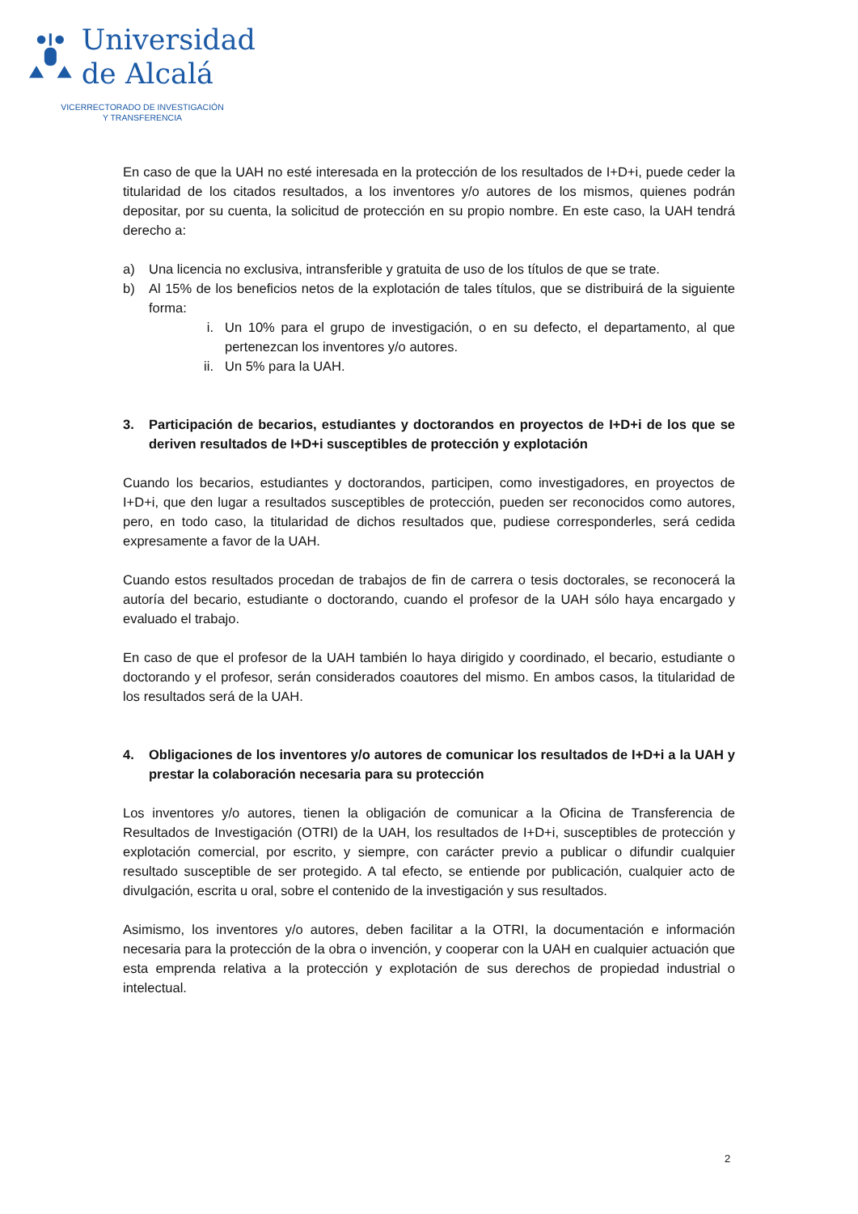Universidad
de Alcalá
VICERRECTORADO DE INVESTIGACIÓN
Y TRANSFERENCIA
En caso de que la UAH no esté interesada en la protección de los resultados de I+D+i, puede ceder la titularidad de los citados resultados, a los inventores y/o autores de los mismos, quienes podrán depositar, por su cuenta, la solicitud de protección en su propio nombre. En este caso, la UAH tendrá derecho a:
a) Una licencia no exclusiva, intransferible y gratuita de uso de los títulos de que se trate.
b) Al 15% de los beneficios netos de la explotación de tales títulos, que se distribuirá de la siguiente forma:
i. Un 10% para el grupo de investigación, o en su defecto, el departamento, al que pertenezcan los inventores y/o autores.
ii. Un 5% para la UAH.
3. Participación de becarios, estudiantes y doctorandos en proyectos de I+D+i de los que se deriven resultados de I+D+i susceptibles de protección y explotación
Cuando los becarios, estudiantes y doctorandos, participen, como investigadores, en proyectos de I+D+i, que den lugar a resultados susceptibles de protección, pueden ser reconocidos como autores, pero, en todo caso, la titularidad de dichos resultados que, pudiese corresponderles, será cedida expresamente a favor de la UAH.
Cuando estos resultados procedan de trabajos de fin de carrera o tesis doctorales, se reconocerá la autoría del becario, estudiante o doctorando, cuando el profesor de la UAH sólo haya encargado y evaluado el trabajo.
En caso de que el profesor de la UAH también lo haya dirigido y coordinado, el becario, estudiante o doctorando y el profesor, serán considerados coautores del mismo. En ambos casos, la titularidad de los resultados será de la UAH.
4. Obligaciones de los inventores y/o autores de comunicar los resultados de I+D+i a la UAH y prestar la colaboración necesaria para su protección
Los inventores y/o autores, tienen la obligación de comunicar a la Oficina de Transferencia de Resultados de Investigación (OTRI) de la UAH, los resultados de I+D+i, susceptibles de protección y explotación comercial, por escrito, y siempre, con carácter previo a publicar o difundir cualquier resultado susceptible de ser protegido. A tal efecto, se entiende por publicación, cualquier acto de divulgación, escrita u oral, sobre el contenido de la investigación y sus resultados.
Asimismo, los inventores y/o autores, deben facilitar a la OTRI, la documentación e información necesaria para la protección de la obra o invención, y cooperar con la UAH en cualquier actuación que esta emprenda relativa a la protección y explotación de sus derechos de propiedad industrial o intelectual.
2